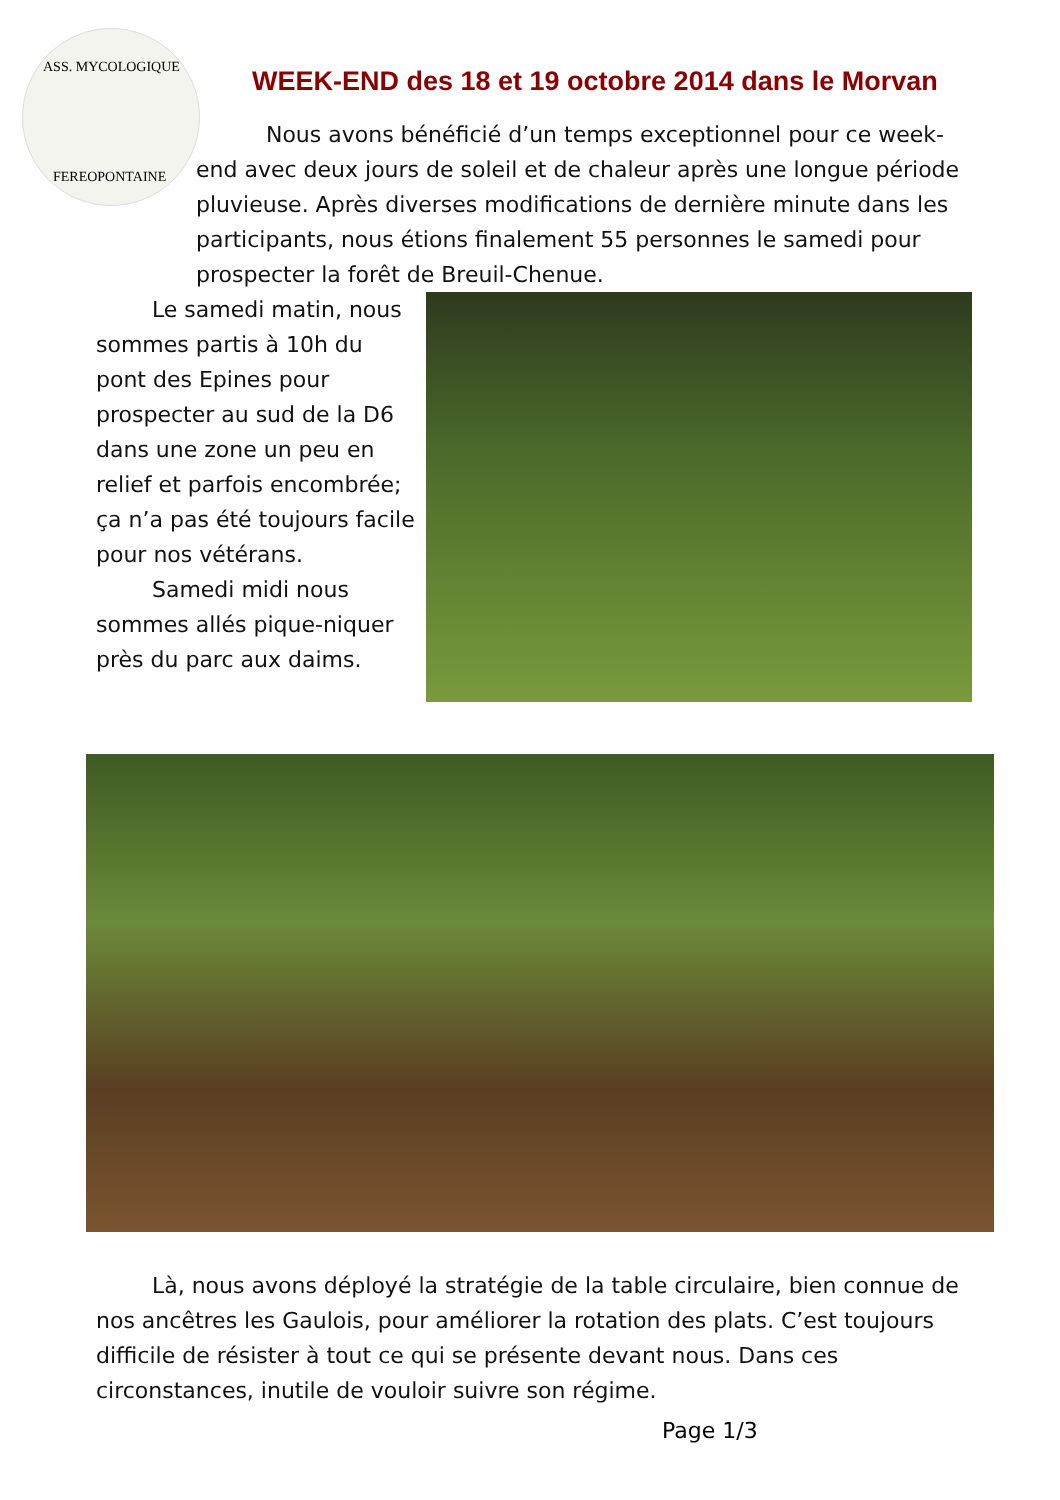ASS. MYCOLOGIQUE
FEREOPONTAINE
WEEK-END des 18 et 19 octobre 2014 dans le Morvan
Nous avons bénéficié d’un temps exceptionnel pour ce week-end avec deux jours de soleil et de chaleur après une longue période pluvieuse. Après diverses modifications de dernière minute dans les participants, nous étions finalement 55 personnes le samedi pour prospecter la forêt de Breuil-Chenue.
Le samedi matin, nous sommes partis à 10h du pont des Epines pour prospecter au sud de la D6 dans une zone un peu en relief et parfois encombrée; ça n’a pas été toujours facile pour nos vétérans.
Samedi midi nous sommes allés pique-niquer près du parc aux daims.
Là, nous avons déployé la stratégie de la table circulaire, bien connue de nos ancêtres les Gaulois, pour améliorer la rotation des plats. C’est toujours difficile de résister à tout ce qui se présente devant nous. Dans ces circonstances, inutile de vouloir suivre son régime.
Page 1/3